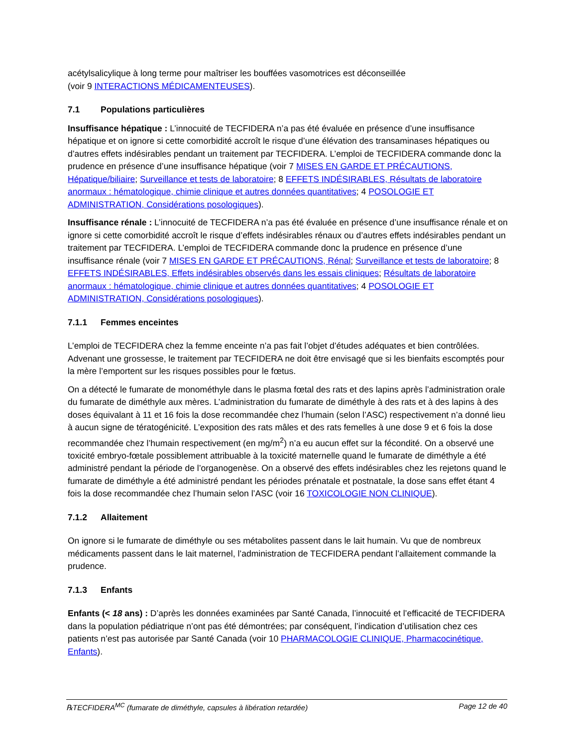acétylsalicylique à long terme pour maîtriser les bouffées vasomotrices est déconseillée
(voir 9 INTERACTIONS MÉDICAMENTEUSES).
7.1 Populations particulières
Insuffisance hépatique : L’innocuité de TECFIDERA n’a pas été évaluée en présence d’une insuffisance hépatique et on ignore si cette comorbidité accroît le risque d’une élévation des transaminases hépatiques ou d’autres effets indésirables pendant un traitement par TECFIDERA. L’emploi de TECFIDERA commande donc la prudence en présence d’une insuffisance hépatique (voir 7 MISES EN GARDE ET PRÉCAUTIONS, Hépatique/biliaire; Surveillance et tests de laboratoire; 8 EFFETS INDÉSIRABLES, Résultats de laboratoire anormaux : hématologique, chimie clinique et autres données quantitatives; 4 POSOLOGIE ET ADMINISTRATION, Considérations posologiques).
Insuffisance rénale : L’innocuité de TECFIDERA n’a pas été évaluée en présence d’une insuffisance rénale et on ignore si cette comorbidité accroît le risque d’effets indésirables rénaux ou d’autres effets indésirables pendant un traitement par TECFIDERA. L’emploi de TECFIDERA commande donc la prudence en présence d’une insuffisance rénale (voir 7 MISES EN GARDE ET PRÉCAUTIONS, Rénal; Surveillance et tests de laboratoire; 8 EFFETS INDÉSIRABLES, Effets indésirables observés dans les essais cliniques; Résultats de laboratoire anormaux : hématologique, chimie clinique et autres données quantitatives; 4 POSOLOGIE ET ADMINISTRATION, Considérations posologiques).
7.1.1 Femmes enceintes
L’emploi de TECFIDERA chez la femme enceinte n’a pas fait l’objet d’études adéquates et bien contrôlées. Advenant une grossesse, le traitement par TECFIDERA ne doit être envisagé que si les bienfaits escomptés pour la mère l’emportent sur les risques possibles pour le fœtus.
On a détecté le fumarate de monométhyle dans le plasma fœtal des rats et des lapins après l’administration orale du fumarate de diméthyle aux mères. L’administration du fumarate de diméthyle à des rats et à des lapins à des doses équivalant à 11 et 16 fois la dose recommandée chez l’humain (selon l’ASC) respectivement n’a donné lieu à aucun signe de tératogénicité. L’exposition des rats mâles et des rats femelles à une dose 9 et 6 fois la dose recommandée chez l’humain respectivement (en mg/m<sup>2</sup>) n’a eu aucun effet sur la fécondité. On a observé une toxicité embryo-fœtale possiblement attribuable à la toxicité maternelle quand le fumarate de diméthyle a été administré pendant la période de l’organogenèse. On a observé des effets indésirables chez les rejetons quand le fumarate de diméthyle a été administré pendant les périodes prénatale et postnatale, la dose sans effet étant 4 fois la dose recommandée chez l’humain selon l’ASC (voir 16 TOXICOLOGIE NON CLINIQUE).
7.1.2 Allaitement
On ignore si le fumarate de diméthyle ou ses métabolites passent dans le lait humain. Vu que de nombreux médicaments passent dans le lait maternel, l’administration de TECFIDERA pendant l’allaitement commande la prudence.
7.1.3 Enfants
Enfants (< 18 ans) : D’après les données examinées par Santé Canada, l’innocuité et l’efficacité de TECFIDERA dans la population pédiatrique n’ont pas été démontrées; par conséquent, l’indication d’utilisation chez ces patients n’est pas autorisée par Santé Canada (voir 10 PHARMACOLOGIE CLINIQUE, Pharmacocinétique, Enfants).
℞TECFIDERA<sup>MC</sup> (fumarate de diméthyle, capsules à libération retardée) Page 12 de 40